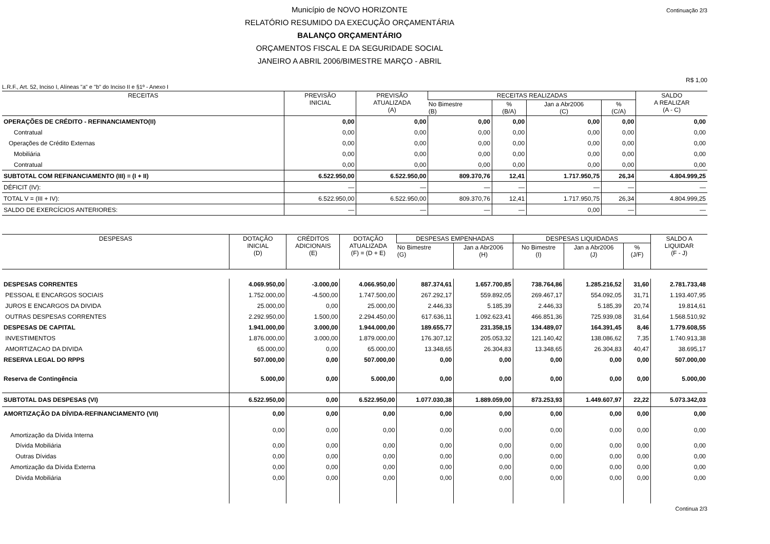Município de NOVO HORIZONTE
RELATÓRIO RESUMIDO DA EXECUÇÃO ORÇAMENTÁRIA
BALANÇO ORÇAMENTÁRIO
ORÇAMENTOS FISCAL E DA SEGURIDADE SOCIAL
JANEIRO A ABRIL 2006/BIMESTRE MARÇO - ABRIL
Continuação 2/3
R$ 1,00
L.R.F., Art. 52, Inciso I, Alíneas "a" e "b" do Inciso II e §1º - Anexo I
| RECEITAS | PREVISÃO INICIAL | PREVISÃO ATUALIZADA (A) | RECEITAS REALIZADAS | | | | SALDO A REALIZAR (A - C) |
| --- | --- | --- | --- | --- | --- | --- | --- |
| | | | No Bimestre (B) | % (B/A) | Jan a Abr2006 (C) | % (C/A) | |
| OPERAÇÕES DE CRÉDITO - REFINANCIAMENTO(II) | 0,00 | 0,00 | 0,00 | 0,00 | 0,00 | 0,00 | 0,00 |
| Contratual | 0,00 | 0,00 | 0,00 | 0,00 | 0,00 | 0,00 | 0,00 |
| Operações de Crédito Externas | 0,00 | 0,00 | 0,00 | 0,00 | 0,00 | 0,00 | 0,00 |
| Mobiliária | 0,00 | 0,00 | 0,00 | 0,00 | 0,00 | 0,00 | 0,00 |
| Contratual | 0,00 | 0,00 | 0,00 | 0,00 | 0,00 | 0,00 | 0,00 |
| SUBTOTAL COM REFINANCIAMENTO (III) = (I + II) | 6.522.950,00 | 6.522.950,00 | 809.370,76 | 12,41 | 1.717.950,75 | 26,34 | 4.804.999,25 |
| DÉFICIT (IV): | — | — | — | — | — | — | — |
| TOTAL V = (III + IV): | 6.522.950,00 | 6.522.950,00 | 809.370,76 | 12,41 | 1.717.950,75 | 26,34 | 4.804.999,25 |
| SALDO DE EXERCÍCIOS ANTERIORES: | — | — | — | — | 0,00 | — | — |
| DESPESAS | DOTAÇÃO INICIAL (D) | CRÉDITOS ADICIONAIS (E) | DOTAÇÃO ATUALIZADA (F) = (D + E) | DESPESAS EMPENHADAS | | DESPESAS LIQUIDADAS | | | SALDO A LIQUIDAR (F - J) |
| --- | --- | --- | --- | --- | --- | --- | --- | --- | --- |
| | | | | No Bimestre (G) | Jan a Abr2006 (H) | No Bimestre (I) | Jan a Abr2006 (J) | % (J/F) | |
| DESPESAS CORRENTES | 4.069.950,00 | -3.000,00 | 4.066.950,00 | 887.374,61 | 1.657.700,85 | 738.764,86 | 1.285.216,52 | 31,60 | 2.781.733,48 |
| PESSOAL E ENCARGOS SOCIAIS | 1.752.000,00 | -4.500,00 | 1.747.500,00 | 267.292,17 | 559.892,05 | 269.467,17 | 554.092,05 | 31,71 | 1.193.407,95 |
| JUROS E ENCARGOS DA DIVIDA | 25.000,00 | 0,00 | 25.000,00 | 2.446,33 | 5.185,39 | 2.446,33 | 5.185,39 | 20,74 | 19.814,61 |
| OUTRAS DESPESAS CORRENTES | 2.292.950,00 | 1.500,00 | 2.294.450,00 | 617.636,11 | 1.092.623,41 | 466.851,36 | 725.939,08 | 31,64 | 1.568.510,92 |
| DESPESAS DE CAPITAL | 1.941.000,00 | 3.000,00 | 1.944.000,00 | 189.655,77 | 231.358,15 | 134.489,07 | 164.391,45 | 8,46 | 1.779.608,55 |
| INVESTIMENTOS | 1.876.000,00 | 3.000,00 | 1.879.000,00 | 176.307,12 | 205.053,32 | 121.140,42 | 138.086,62 | 7,35 | 1.740.913,38 |
| AMORTIZACAO DA DIVIDA | 65.000,00 | 0,00 | 65.000,00 | 13.348,65 | 26.304,83 | 13.348,65 | 26.304,83 | 40,47 | 38.695,17 |
| RESERVA LEGAL DO RPPS | 507.000,00 | 0,00 | 507.000,00 | 0,00 | 0,00 | 0,00 | 0,00 | 0,00 | 507.000,00 |
| Reserva de Contingência | 5.000,00 | 0,00 | 5.000,00 | 0,00 | 0,00 | 0,00 | 0,00 | 0,00 | 5.000,00 |
| SUBTOTAL DAS DESPESAS (VI) | 6.522.950,00 | 0,00 | 6.522.950,00 | 1.077.030,38 | 1.889.059,00 | 873.253,93 | 1.449.607,97 | 22,22 | 5.073.342,03 |
| AMORTIZAÇÃO DA DÍVIDA-REFINANCIAMENTO (VII) | 0,00 | 0,00 | 0,00 | 0,00 | 0,00 | 0,00 | 0,00 | 0,00 | 0,00 |
| Amortização da Dívida Interna | 0,00 | 0,00 | 0,00 | 0,00 | 0,00 | 0,00 | 0,00 | 0,00 | 0,00 |
| Dívida Mobiliária | 0,00 | 0,00 | 0,00 | 0,00 | 0,00 | 0,00 | 0,00 | 0,00 | 0,00 |
| Outras Dívidas | 0,00 | 0,00 | 0,00 | 0,00 | 0,00 | 0,00 | 0,00 | 0,00 | 0,00 |
| Amortização da Dívida Externa | 0,00 | 0,00 | 0,00 | 0,00 | 0,00 | 0,00 | 0,00 | 0,00 | 0,00 |
| Dívida Mobiliária | 0,00 | 0,00 | 0,00 | 0,00 | 0,00 | 0,00 | 0,00 | 0,00 | 0,00 |
Continua 2/3